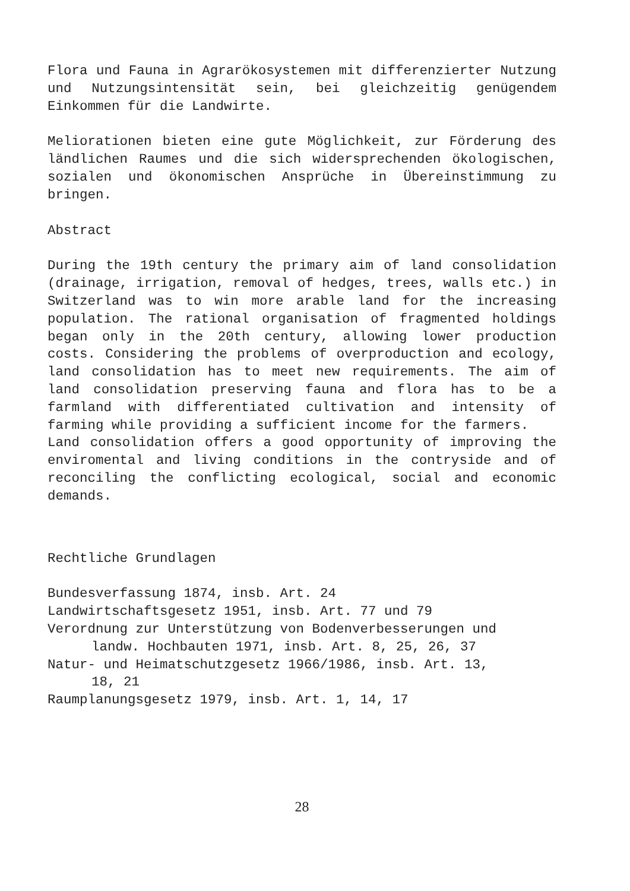Flora und Fauna in Agrarökosystemen mit differenzierter Nutzung und Nutzungsintensität sein, bei gleichzeitig genügendem Einkommen für die Landwirte.
Meliorationen bieten eine gute Möglichkeit, zur Förderung des ländlichen Raumes und die sich widersprechenden ökologischen, sozialen und ökonomischen Ansprüche in Übereinstimmung zu bringen.
Abstract
During the 19th century the primary aim of land consolidation (drainage, irrigation, removal of hedges, trees, walls etc.) in Switzerland was to win more arable land for the increasing population. The rational organisation of fragmented holdings began only in the 20th century, allowing lower production costs. Considering the problems of overproduction and ecology, land consolidation has to meet new requirements. The aim of land consolidation preserving fauna and flora has to be a farmland with differentiated cultivation and intensity of farming while providing a sufficient income for the farmers.
Land consolidation offers a good opportunity of improving the enviromental and living conditions in the contryside and of reconciling the conflicting ecological, social and economic demands.
Rechtliche Grundlagen
Bundesverfassung 1874, insb. Art. 24
Landwirtschaftsgesetz 1951, insb. Art. 77 und 79
Verordnung zur Unterstützung von Bodenverbesserungen und
landw. Hochbauten 1971, insb. Art. 8, 25, 26, 37
Natur- und Heimatschutzgesetz 1966/1986, insb. Art. 13,
18, 21
Raumplanungsgesetz 1979, insb. Art. 1, 14, 17
28